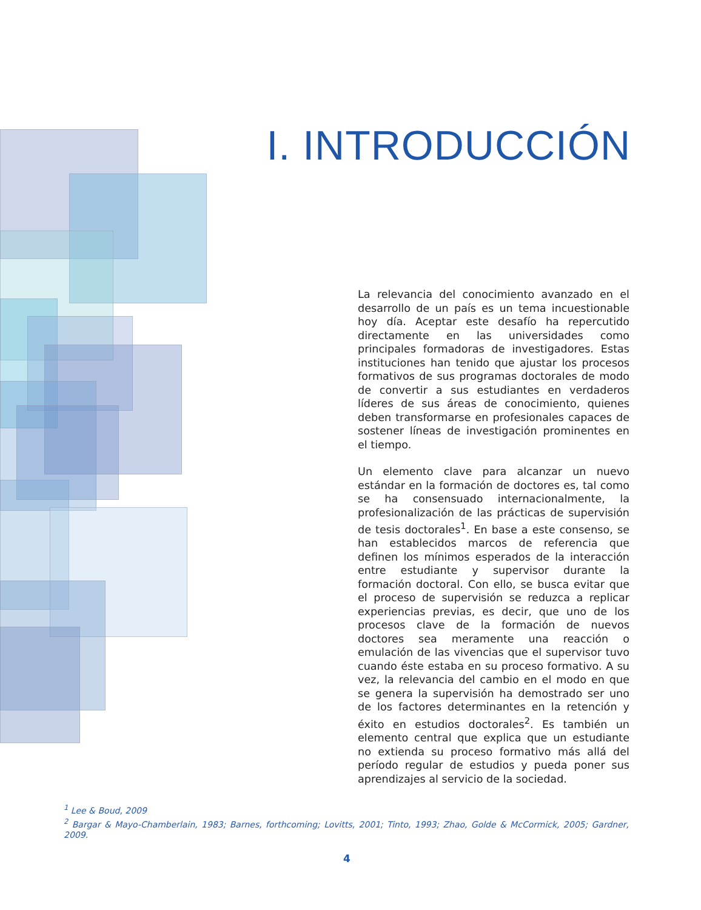I. INTRODUCCIÓN
La relevancia del conocimiento avanzado en el desarrollo de un país es un tema incuestionable hoy día. Aceptar este desafío ha repercutido directamente en las universidades como principales formadoras de investigadores. Estas instituciones han tenido que ajustar los procesos formativos de sus programas doctorales de modo de convertir a sus estudiantes en verdaderos líderes de sus áreas de conocimiento, quienes deben transformarse en profesionales capaces de sostener líneas de investigación prominentes en el tiempo.
Un elemento clave para alcanzar un nuevo estándar en la formación de doctores es, tal como se ha consensuado internacionalmente, la profesionalización de las prácticas de supervisión de tesis doctorales<sup>1</sup>. En base a este consenso, se han establecidos marcos de referencia que definen los mínimos esperados de la interacción entre estudiante y supervisor durante la formación doctoral. Con ello, se busca evitar que el proceso de supervisión se reduzca a replicar experiencias previas, es decir, que uno de los procesos clave de la formación de nuevos doctores sea meramente una reacción o emulación de las vivencias que el supervisor tuvo cuando éste estaba en su proceso formativo. A su vez, la relevancia del cambio en el modo en que se genera la supervisión ha demostrado ser uno de los factores determinantes en la retención y éxito en estudios doctorales<sup>2</sup>. Es también un elemento central que explica que un estudiante no extienda su proceso formativo más allá del período regular de estudios y pueda poner sus aprendizajes al servicio de la sociedad.
<sup>1</sup> Lee & Boud, 2009
<sup>2</sup> Bargar & Mayo-Chamberlain, 1983; Barnes, forthcoming; Lovitts, 2001; Tinto, 1993; Zhao, Golde & McCormick, 2005; Gardner, 2009.
4